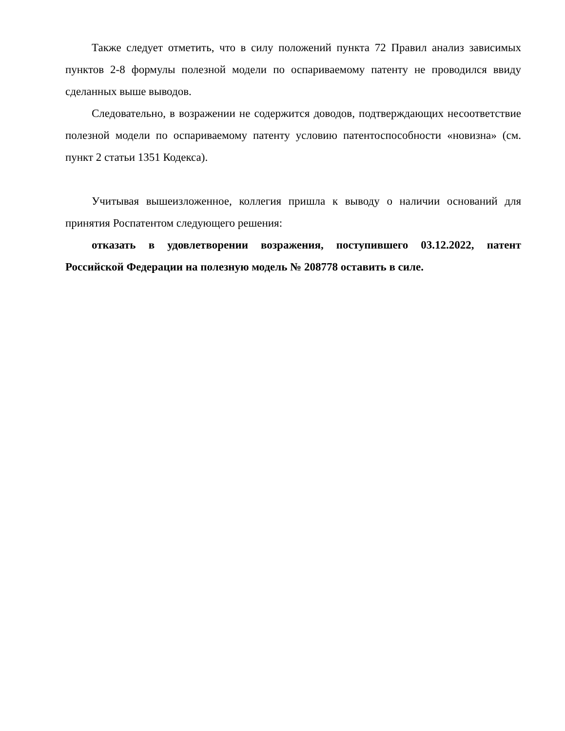Также следует отметить, что в силу положений пункта 72 Правил анализ зависимых пунктов 2-8 формулы полезной модели по оспариваемому патенту не проводился ввиду сделанных выше выводов.
Следовательно, в возражении не содержится доводов, подтверждающих несоответствие полезной модели по оспариваемому патенту условию патентоспособности «новизна» (см. пункт 2 статьи 1351 Кодекса).
Учитывая вышеизложенное, коллегия пришла к выводу о наличии оснований для принятия Роспатентом следующего решения:
отказать в удовлетворении возражения, поступившего 03.12.2022, патент Российской Федерации на полезную модель № 208778 оставить в силе.